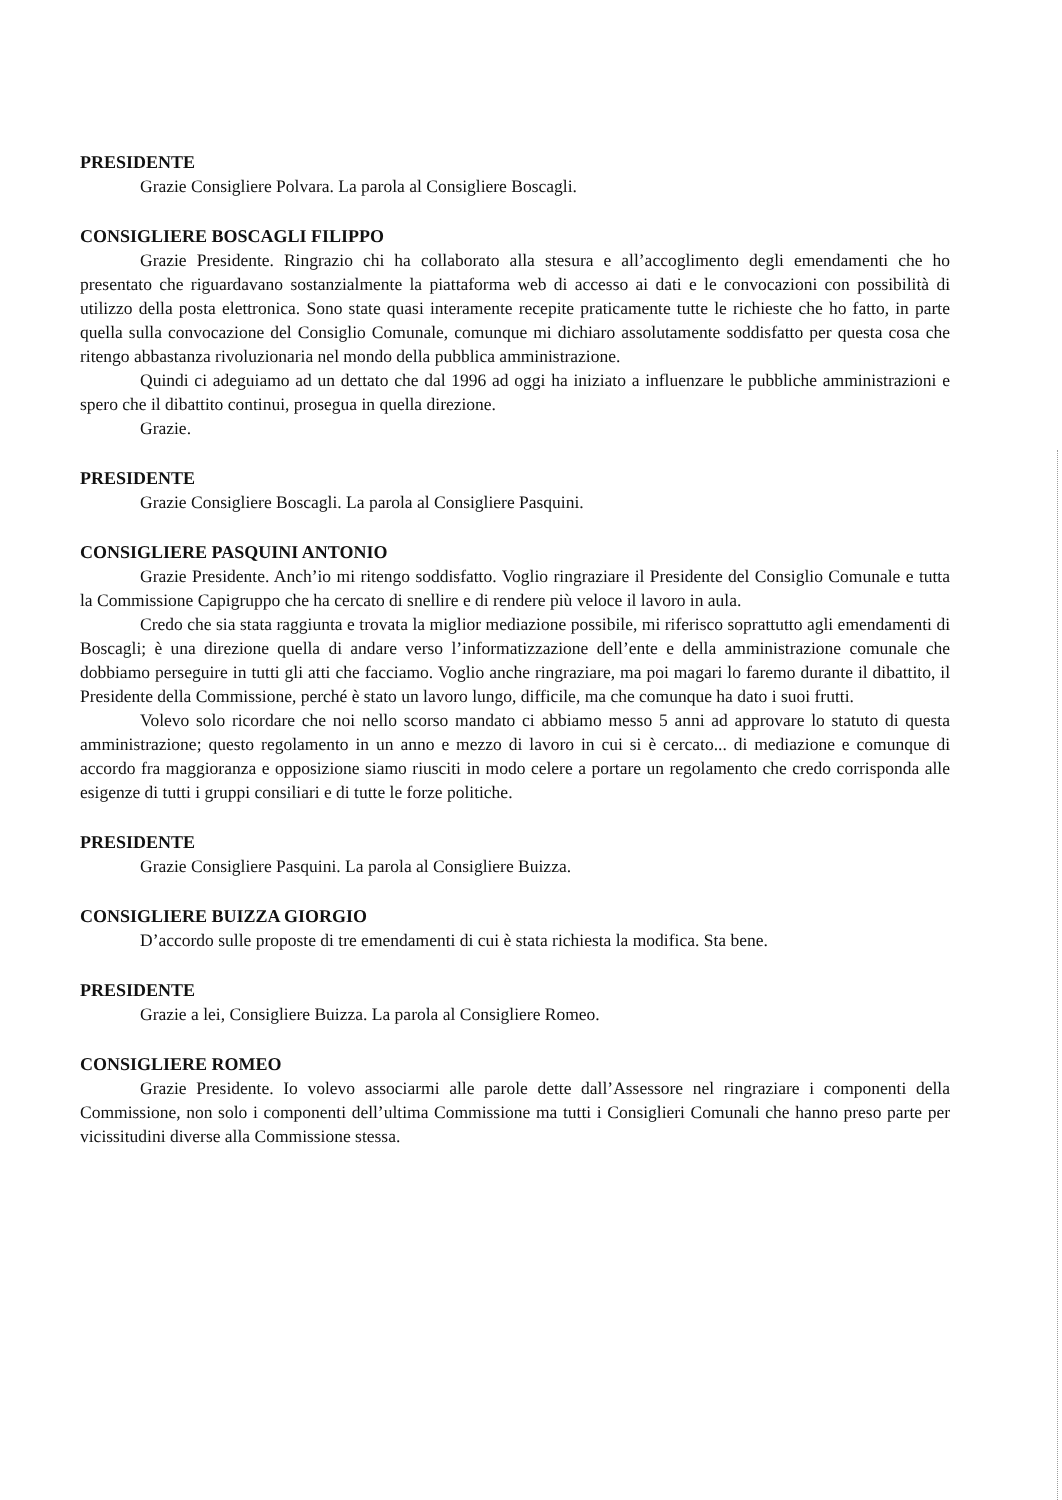PRESIDENTE
Grazie Consigliere Polvara. La parola al Consigliere Boscagli.
CONSIGLIERE BOSCAGLI FILIPPO
Grazie Presidente. Ringrazio chi ha collaborato alla stesura e all’accoglimento degli emendamenti che ho presentato che riguardavano sostanzialmente la piattaforma web di accesso ai dati e le convocazioni con possibilità di utilizzo della posta elettronica. Sono state quasi interamente recepite praticamente tutte le richieste che ho fatto, in parte quella sulla convocazione del Consiglio Comunale, comunque mi dichiaro assolutamente soddisfatto per questa cosa che ritengo abbastanza rivoluzionaria nel mondo della pubblica amministrazione.
Quindi ci adeguiamo ad un dettato che dal 1996 ad oggi ha iniziato a influenzare le pubbliche amministrazioni e spero che il dibattito continui, prosegua in quella direzione.
Grazie.
PRESIDENTE
Grazie Consigliere Boscagli. La parola al Consigliere Pasquini.
CONSIGLIERE PASQUINI ANTONIO
Grazie Presidente. Anch’io mi ritengo soddisfatto. Voglio ringraziare il Presidente del Consiglio Comunale e tutta la Commissione Capigruppo che ha cercato di snellire e di rendere più veloce il lavoro in aula.
Credo che sia stata raggiunta e trovata la miglior mediazione possibile, mi riferisco soprattutto agli emendamenti di Boscagli; è una direzione quella di andare verso l’informatizzazione dell’ente e della amministrazione comunale che dobbiamo perseguire in tutti gli atti che facciamo. Voglio anche ringraziare, ma poi magari lo faremo durante il dibattito, il Presidente della Commissione, perché è stato un lavoro lungo, difficile, ma che comunque ha dato i suoi frutti.
Volevo solo ricordare che noi nello scorso mandato ci abbiamo messo 5 anni ad approvare lo statuto di questa amministrazione; questo regolamento in un anno e mezzo di lavoro in cui si è cercato... di mediazione e comunque di accordo fra maggioranza e opposizione siamo riusciti in modo celere a portare un regolamento che credo corrisponda alle esigenze di tutti i gruppi consiliari e di tutte le forze politiche.
PRESIDENTE
Grazie Consigliere Pasquini. La parola al Consigliere Buizza.
CONSIGLIERE BUIZZA GIORGIO
D’accordo sulle proposte di tre emendamenti di cui è stata richiesta la modifica. Sta bene.
PRESIDENTE
Grazie a lei, Consigliere Buizza. La parola al Consigliere Romeo.
CONSIGLIERE ROMEO
Grazie Presidente. Io volevo associarmi alle parole dette dall’Assessore nel ringraziare i componenti della Commissione, non solo i componenti dell’ultima Commissione ma tutti i Consiglieri Comunali che hanno preso parte per vicissitudini diverse alla Commissione stessa.